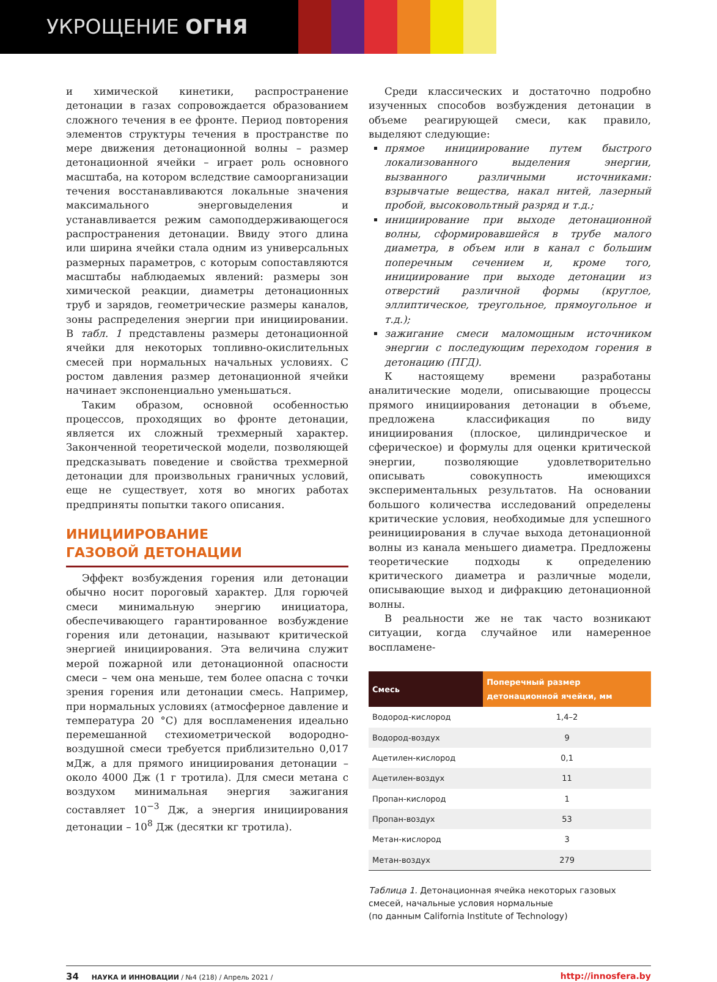УКРОЩЕНИЕ ОГНЯ
и химической кинетики, распространение детонации в газах сопровождается образованием сложного течения в ее фронте. Период повторения элементов структуры течения в пространстве по мере движения детонационной волны – размер детонационной ячейки – играет роль основного масштаба, на котором вследствие самоорганизации течения восстанавливаются локальные значения максимального энерговыделения и устанавливается режим самоподдерживающегося распространения детонации. Ввиду этого длина или ширина ячейки стала одним из универсальных размерных параметров, с которым сопоставляются масштабы наблюдаемых явлений: размеры зон химической реакции, диаметры детонационных труб и зарядов, геометрические размеры каналов, зоны распределения энергии при инициировании. В табл. 1 представлены размеры детонационной ячейки для некоторых топливно-окислительных смесей при нормальных начальных условиях. С ростом давления размер детонационной ячейки начинает экспоненциально уменьшаться.
Таким образом, основной особенностью процессов, проходящих во фронте детонации, является их сложный трехмерный характер. Законченной теоретической модели, позволяющей предсказывать поведение и свойства трехмерной детонации для произвольных граничных условий, еще не существует, хотя во многих работах предприняты попытки такого описания.
ИНИЦИИРОВАНИЕ
ГАЗОВОЙ ДЕТОНАЦИИ
Эффект возбуждения горения или детонации обычно носит пороговый характер. Для горючей смеси минимальную энергию инициатора, обеспечивающего гарантированное возбуждение горения или детонации, называют критической энергией инициирования. Эта величина служит мерой пожарной или детонационной опасности смеси – чем она меньше, тем более опасна с точки зрения горения или детонации смесь. Например, при нормальных условиях (атмосферное давление и температура 20 °C) для воспламенения идеально перемешанной стехиометрической водородно-воздушной смеси требуется приблизительно 0,017 мДж, а для прямого инициирования детонации – около 4000 Дж (1 г тротила). Для смеси метана с воздухом минимальная энергия зажигания составляет 10<sup>−3</sup> Дж, а энергия инициирования детонации – 10<sup>8</sup> Дж (десятки кг тротила).
Среди классических и достаточно подробно изученных способов возбуждения детонации в объеме реагирующей смеси, как правило, выделяют следующие:
прямое инициирование путем быстрого локализованного выделения энергии, вызванного различными источниками: взрывчатые вещества, накал нитей, лазерный пробой, высоковольтный разряд и т.д.;
инициирование при выходе детонационной волны, сформировавшейся в трубе малого диаметра, в объем или в канал с большим поперечным сечением и, кроме того, инициирование при выходе детонации из отверстий различной формы (круглое, эллиптическое, треугольное, прямоугольное и т.д.);
зажигание смеси маломощным источником энергии с последующим переходом горения в детонацию (ПГД).
К настоящему времени разработаны аналитические модели, описывающие процессы прямого инициирования детонации в объеме, предложена классификация по виду инициирования (плоское, цилиндрическое и сферическое) и формулы для оценки критической энергии, позволяющие удовлетворительно описывать совокупность имеющихся экспериментальных результатов. На основании большого количества исследований определены критические условия, необходимые для успешного реинициирования в случае выхода детонационной волны из канала меньшего диаметра. Предложены теоретические подходы к определению критического диаметра и различные модели, описывающие выход и дифракцию детонационной волны.
В реальности же не так часто возникают ситуации, когда случайное или намеренное воспламене-
| Смесь | Поперечный размер детонационной ячейки, мм |
| --- | --- |
| Водород-кислород | 1,4–2 |
| Водород-воздух | 9 |
| Ацетилен-кислород | 0,1 |
| Ацетилен-воздух | 11 |
| Пропан-кислород | 1 |
| Пропан-воздух | 53 |
| Метан-кислород | 3 |
| Метан-воздух | 279 |
Таблица 1. Детонационная ячейка некоторых газовых смесей, начальные условия нормальные
(по данным California Institute of Technology)
34 НАУКА И ИННОВАЦИИ / №4 (218) / Апрель 2021 / http://innosfera.by